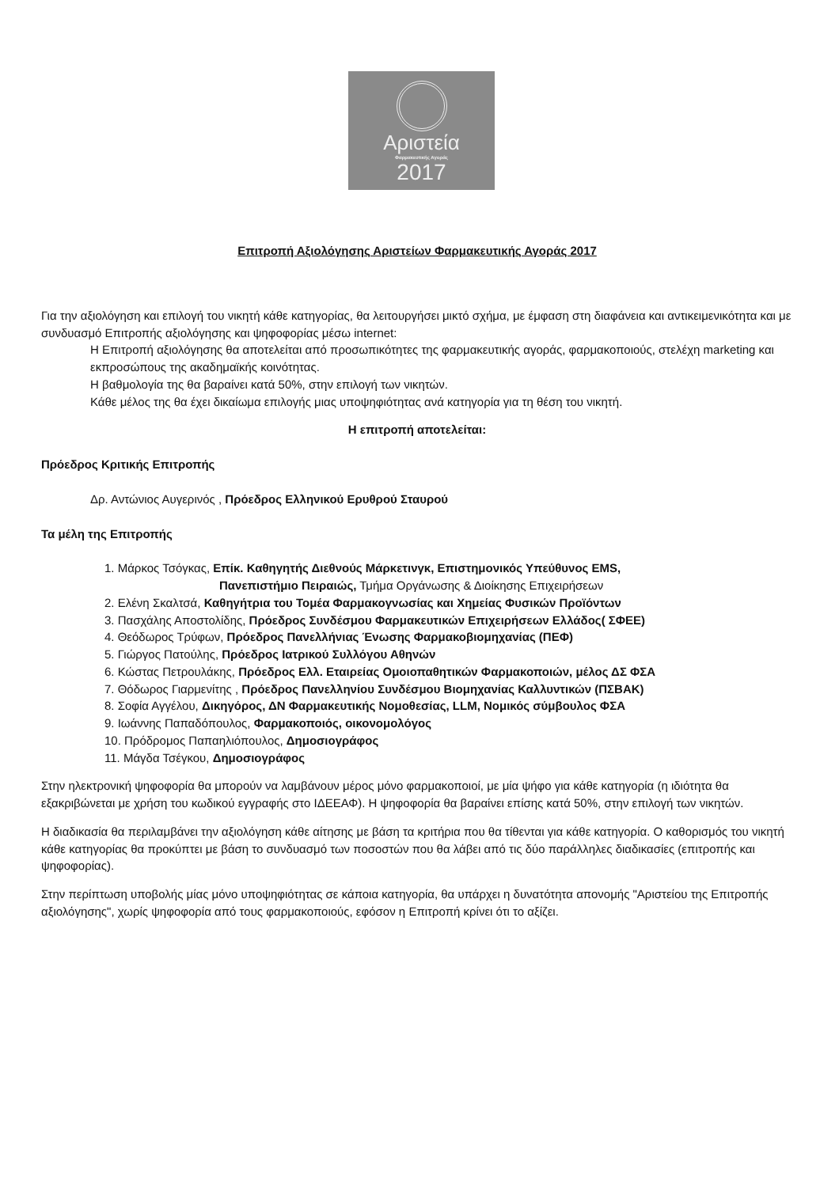Αριστεία
Φαρμακευτικής Αγοράς
2017
Επιτροπή Αξιολόγησης Αριστείων Φαρμακευτικής Αγοράς 2017
Για την αξιολόγηση και επιλογή του νικητή κάθε κατηγορίας, θα λειτουργήσει μικτό σχήμα, με έμφαση στη διαφάνεια και αντικειμενικότητα και με συνδυασμό Επιτροπής αξιολόγησης και ψηφοφορίας μέσω internet:
Η Επιτροπή αξιολόγησης θα αποτελείται από προσωπικότητες της φαρμακευτικής αγοράς, φαρμακοποιούς, στελέχη marketing και εκπροσώπους της ακαδημαϊκής κοινότητας.
Η βαθμολογία της θα βαραίνει κατά 50%, στην επιλογή των νικητών.
Κάθε μέλος της θα έχει δικαίωμα επιλογής μιας υποψηφιότητας ανά κατηγορία για τη θέση του νικητή.
Η επιτροπή αποτελείται:
Πρόεδρος Κριτικής Επιτροπής
Δρ. Αντώνιος Αυγερινός , Πρόεδρος Ελληνικού Ερυθρού Σταυρού
Τα μέλη της Επιτροπής
1. Μάρκος Τσόγκας, Επίκ. Καθηγητής Διεθνούς Μάρκετινγκ, Επιστημονικός Υπεύθυνος EMS,
Πανεπιστήμιο Πειραιώς, Τμήμα Οργάνωσης & Διοίκησης Επιχειρήσεων
2. Ελένη Σκαλτσά, Καθηγήτρια του Τομέα Φαρμακογνωσίας και Χημείας Φυσικών Προϊόντων
3. Πασχάλης Αποστολίδης, Πρόεδρος Συνδέσμου Φαρμακευτικών Επιχειρήσεων Ελλάδος( ΣΦΕΕ)
4. Θεόδωρος Τρύφων, Πρόεδρος Πανελλήνιας Ένωσης Φαρμακοβιομηχανίας (ΠΕΦ)
5. Γιώργος Πατούλης, Πρόεδρος Ιατρικού Συλλόγου Αθηνών
6. Κώστας Πετρουλάκης, Πρόεδρος Ελλ. Εταιρείας Ομοιοπαθητικών Φαρμακοποιών, μέλος ΔΣ ΦΣΑ
7. Θόδωρος Γιαρμενίτης , Πρόεδρος Πανελληνίου Συνδέσμου Βιομηχανίας Καλλυντικών (ΠΣΒΑΚ)
8. Σοφία Αγγέλου, Δικηγόρος, ΔΝ Φαρμακευτικής Νομοθεσίας, LLM, Νομικός σύμβουλος ΦΣΑ
9. Ιωάννης Παπαδόπουλος, Φαρμακοποιός, οικονομολόγος
10. Πρόδρομος Παπαηλιόπουλος, Δημοσιογράφος
11. Μάγδα Τσέγκου, Δημοσιογράφος
Στην ηλεκτρονική ψηφοφορία θα μπορούν να λαμβάνουν μέρος μόνο φαρμακοποιοί, με μία ψήφο για κάθε κατηγορία (η ιδιότητα θα εξακριβώνεται με χρήση του κωδικού εγγραφής στο ΙΔΕΕΑΦ). Η ψηφοφορία θα βαραίνει επίσης κατά 50%, στην επιλογή των νικητών.
Η διαδικασία θα περιλαμβάνει την αξιολόγηση κάθε αίτησης με βάση τα κριτήρια που θα τίθενται για κάθε κατηγορία. Ο καθορισμός του νικητή κάθε κατηγορίας θα προκύπτει με βάση το συνδυασμό των ποσοστών που θα λάβει από τις δύο παράλληλες διαδικασίες (επιτροπής και ψηφοφορίας).
Στην περίπτωση υποβολής μίας μόνο υποψηφιότητας σε κάποια κατηγορία, θα υπάρχει η δυνατότητα απονομής "Αριστείου της Επιτροπής αξιολόγησης", χωρίς ψηφοφορία από τους φαρμακοποιούς, εφόσον η Επιτροπή κρίνει ότι το αξίζει.